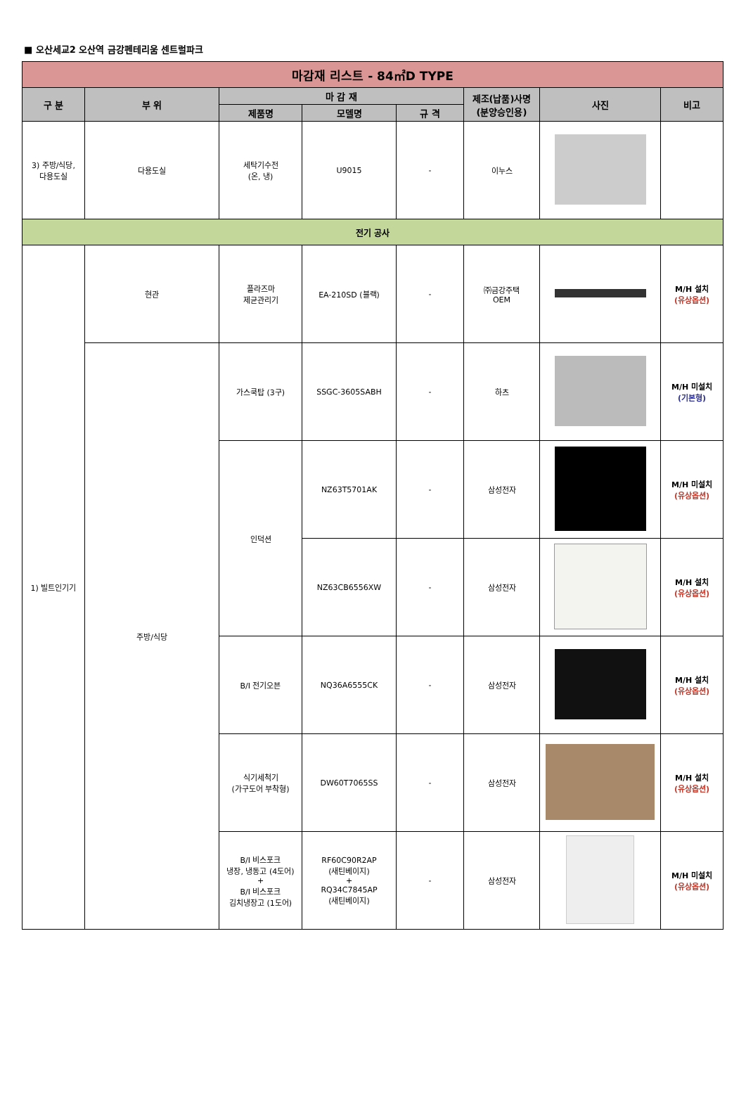■ 오산세교2 오산역 금강펜테리움 센트럴파크
| 마감재 리스트 - 84㎡D TYPE | | | | | | | |
| 구 분 | 부 위 | 마 감 재 | | | 제조(납품)사명 (분양승인용) | 사진 | 비고 |
| | | 제품명 | 모델명 | 규 격 | | | |
| 3) 주방/식당, 다용도실 | 다용도실 | 세탁기수전 (온, 냉) | U9015 | - | 이누스 | | |
| 전기 공사 | | | | | | | |
| 1) 빌트인기기 | 현관 | 플라즈마 제균관리기 | EA-210SD (블랙) | - | ㈜금강주택 OEM | | M/H 설치 (유상옵션) |
| | 주방/식당 | 가스쿡탑 (3구) | SSGC-3605SABH | - | 하츠 | | M/H 미설치 (기본형) |
| | | 인덕션 | NZ63T5701AK | - | 삼성전자 | | M/H 미설치 (유상옵션) |
| | | | NZ63CB6556XW | - | 삼성전자 | | M/H 설치 (유상옵션) |
| | | B/I 전기오븐 | NQ36A6555CK | - | 삼성전자 | | M/H 설치 (유상옵션) |
| | | 식기세척기 (가구도어 부착형) | DW60T7065SS | - | 삼성전자 | | M/H 설치 (유상옵션) |
| | | B/I 비스포크 냉장, 냉동고 (4도어) + B/I 비스포크 김치냉장고 (1도어) | RF60C90R2AP (새틴베이지) + RQ34C7845AP (새틴베이지) | - | 삼성전자 | | M/H 미설치 (유상옵션) |